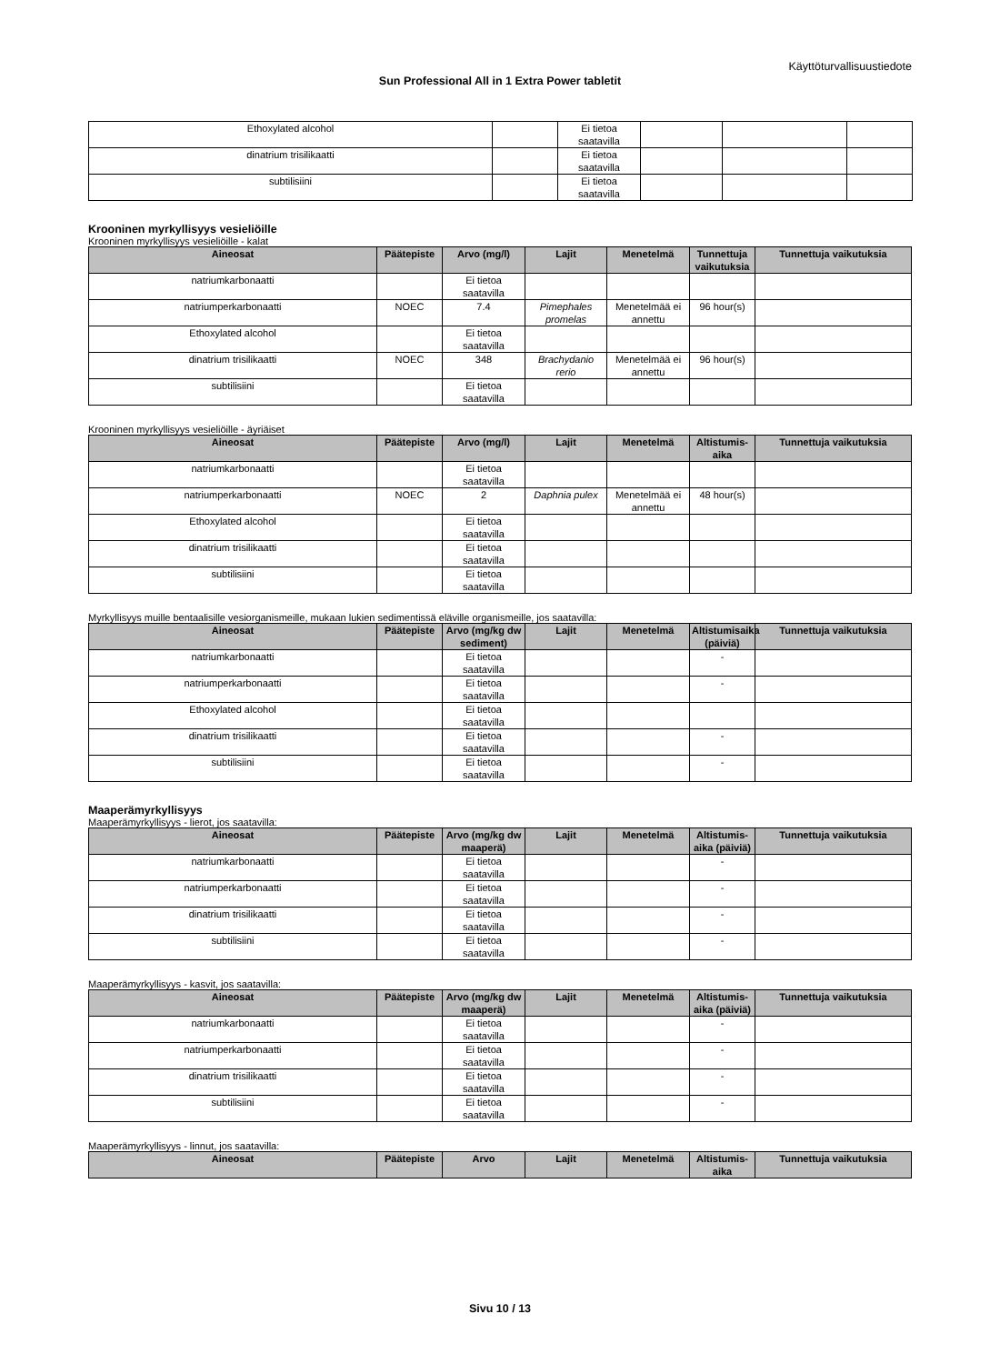Käyttöturvallisuustiedote
Sun Professional All in 1 Extra Power tabletit
| Ethoxylated alcohol | | Ei tietoa saatavilla | | | |
| dinatrium trisilikaatti | | Ei tietoa saatavilla | | | |
| subtilisiini | | Ei tietoa saatavilla | | | |
Krooninen myrkyllisyys vesieliöille
Krooninen myrkyllisyys vesieliöille - kalat
| Aineosat | Päätepiste | Arvo (mg/l) | Lajit | Menetelmä | Tunnettuja vaikutuksia | Tunnettuja vaikutuksia |
| --- | --- | --- | --- | --- | --- | --- |
| natriumkarbonaatti | | Ei tietoa saatavilla | | | | |
| natriumperkarbonaatti | NOEC | 7.4 | Pimephales promelas | Menetelmää ei annettu | 96 hour(s) | |
| Ethoxylated alcohol | | Ei tietoa saatavilla | | | | |
| dinatrium trisilikaatti | NOEC | 348 | Brachydanio rerio | Menetelmää ei annettu | 96 hour(s) | |
| subtilisiini | | Ei tietoa saatavilla | | | | |
Krooninen myrkyllisyys vesieliöille - äyriäiset
| Aineosat | Päätepiste | Arvo (mg/l) | Lajit | Menetelmä | Altistumis-aika | Tunnettuja vaikutuksia |
| --- | --- | --- | --- | --- | --- | --- |
| natriumkarbonaatti | | Ei tietoa saatavilla | | | | |
| natriumperkarbonaatti | NOEC | 2 | Daphnia pulex | Menetelmää ei annettu | 48 hour(s) | |
| Ethoxylated alcohol | | Ei tietoa saatavilla | | | | |
| dinatrium trisilikaatti | | Ei tietoa saatavilla | | | | |
| subtilisiini | | Ei tietoa saatavilla | | | | |
Myrkyllisyys muille bentaalisille vesiorganismeille, mukaan lukien sedimentissä eläville organismeille, jos saatavilla:
| Aineosat | Päätepiste | Arvo (mg/kg dw sediment) | Lajit | Menetelmä | Altistumisaika (päiviä) | Tunnettuja vaikutuksia |
| --- | --- | --- | --- | --- | --- | --- |
| natriumkarbonaatti | | Ei tietoa saatavilla | | | - | |
| natriumperkarbonaatti | | Ei tietoa saatavilla | | | - | |
| Ethoxylated alcohol | | Ei tietoa saatavilla | | | | |
| dinatrium trisilikaatti | | Ei tietoa saatavilla | | | - | |
| subtilisiini | | Ei tietoa saatavilla | | | - | |
Maaperämyrkyllisyys
Maaperämyrkyllisyys - lierot, jos saatavilla:
| Aineosat | Päätepiste | Arvo (mg/kg dw maaperä) | Lajit | Menetelmä | Altistumis-aika (päiviä) | Tunnettuja vaikutuksia |
| --- | --- | --- | --- | --- | --- | --- |
| natriumkarbonaatti | | Ei tietoa saatavilla | | | - | |
| natriumperkarbonaatti | | Ei tietoa saatavilla | | | - | |
| dinatrium trisilikaatti | | Ei tietoa saatavilla | | | - | |
| subtilisiini | | Ei tietoa saatavilla | | | - | |
Maaperämyrkyllisyys - kasvit, jos saatavilla:
| Aineosat | Päätepiste | Arvo (mg/kg dw maaperä) | Lajit | Menetelmä | Altistumis-aika (päiviä) | Tunnettuja vaikutuksia |
| --- | --- | --- | --- | --- | --- | --- |
| natriumkarbonaatti | | Ei tietoa saatavilla | | | - | |
| natriumperkarbonaatti | | Ei tietoa saatavilla | | | - | |
| dinatrium trisilikaatti | | Ei tietoa saatavilla | | | - | |
| subtilisiini | | Ei tietoa saatavilla | | | - | |
Maaperämyrkyllisyys - linnut, jos saatavilla:
| Aineosat | Päätepiste | Arvo | Lajit | Menetelmä | Altistumis-aika | Tunnettuja vaikutuksia |
| --- | --- | --- | --- | --- | --- | --- |
Sivu 10 / 13